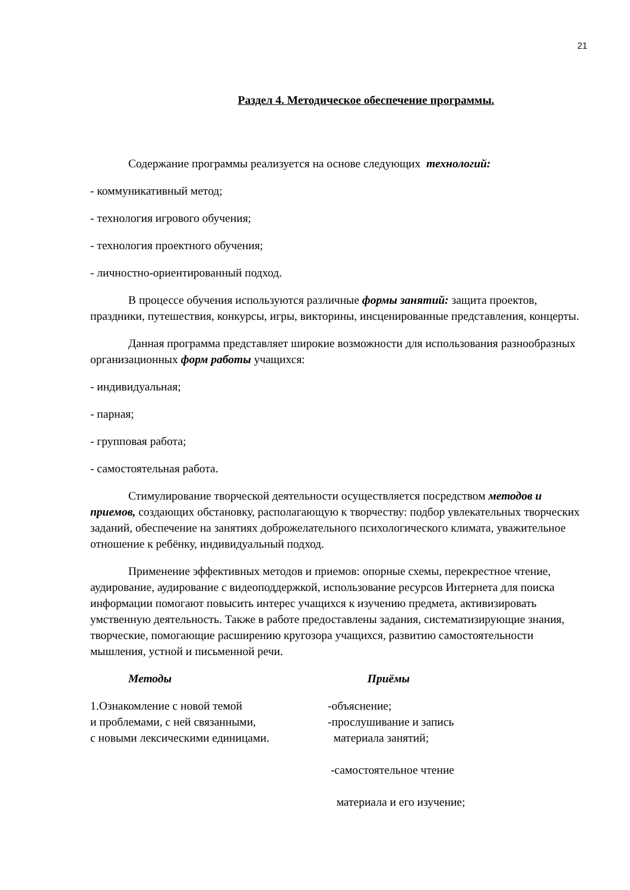21
Раздел 4. Методическое обеспечение программы.
Содержание программы реализуется на основе следующих технологий:
- коммуникативный метод;
- технология игрового обучения;
- технология проектного обучения;
- личностно-ориентированный подход.
В процессе обучения используются различные формы занятий: защита проектов, праздники, путешествия, конкурсы, игры, викторины, инсценированные представления, концерты.
Данная программа представляет широкие возможности для использования разнообразных организационных форм работы учащихся:
- индивидуальная;
- парная;
- групповая работа;
- самостоятельная работа.
Стимулирование творческой деятельности осуществляется посредством методов и приемов, создающих обстановку, располагающую к творчеству: подбор увлекательных творческих заданий, обеспечение на занятиях доброжелательного психологического климата, уважительное отношение к ребёнку, индивидуальный подход.
Применение эффективных методов и приемов: опорные схемы, перекрестное чтение, аудирование, аудирование с видеоподдержкой, использование ресурсов Интернета для поиска информации помогают повысить интерес учащихся к изучению предмета, активизировать умственную деятельность. Также в работе предоставлены задания, систематизирующие знания, творческие, помогающие расширению кругозора учащихся, развитию самостоятельности мышления, устной и письменной речи.
Методы Приёмы
1.Ознакомление с новой темой
и проблемами, с ней связанными,
с новыми лексическими единицами.
-объяснение;
-прослушивание и запись
материала занятий;
-самостоятельное чтение
материала и его изучение;